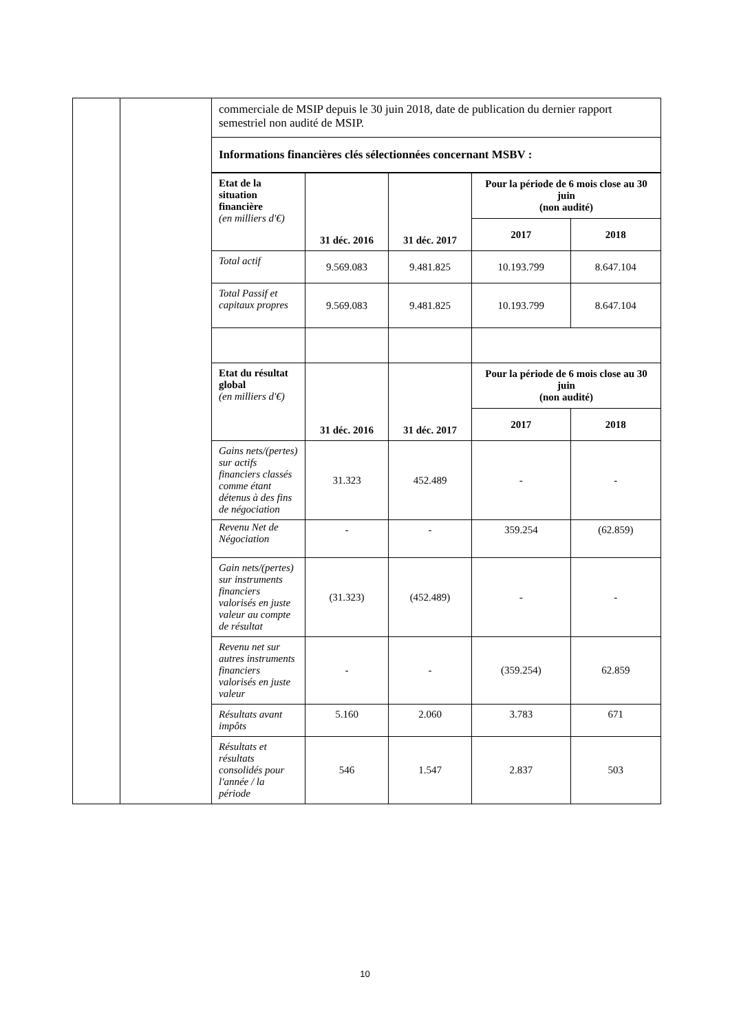| | | commerciale de MSIP depuis le 30 juin 2018, date de publication du dernier rapport semestriel non audité de MSIP. |
| | | Informations financières clés sélectionnées concernant MSBV : |
| | | / Etat de la situation financière (en milliers d'€) / 31 déc. 2016 / 31 déc. 2017 / Pour la période de 6 mois close au 30 juin (non audité) / / / / / / 2017 / 2018 / / Total actif / 9.569.083 / 9.481.825 / 10.193.799 / 8.647.104 / / Total Passif et capitaux propres / 9.569.083 / 9.481.825 / 10.193.799 / 8.647.104 / / Etat du résultat global (en milliers d'€) / 31 déc. 2016 / 31 déc. 2017 / Pour la période de 6 mois close au 30 juin (non audité) / / / / / / 2017 / 2018 / / Gains nets/(pertes) sur actifs financiers classés comme étant détenus à des fins de négociation / 31.323 / 452.489 / - / - / / Revenu Net de Négociation / - / - / 359.254 / (62.859) / / Gain nets/(pertes) sur instruments financiers valorisés en juste valeur au compte de résultat / (31.323) / (452.489) / - / - / / Revenu net sur autres instruments financiers valorisés en juste valeur / - / - / (359.254) / 62.859 / / Résultats avant impôts / 5.160 / 2.060 / 3.783 / 671 / / Résultats et résultats consolidés pour l'année / la période / 546 / 1.547 / 2.837 / 503 / |
10